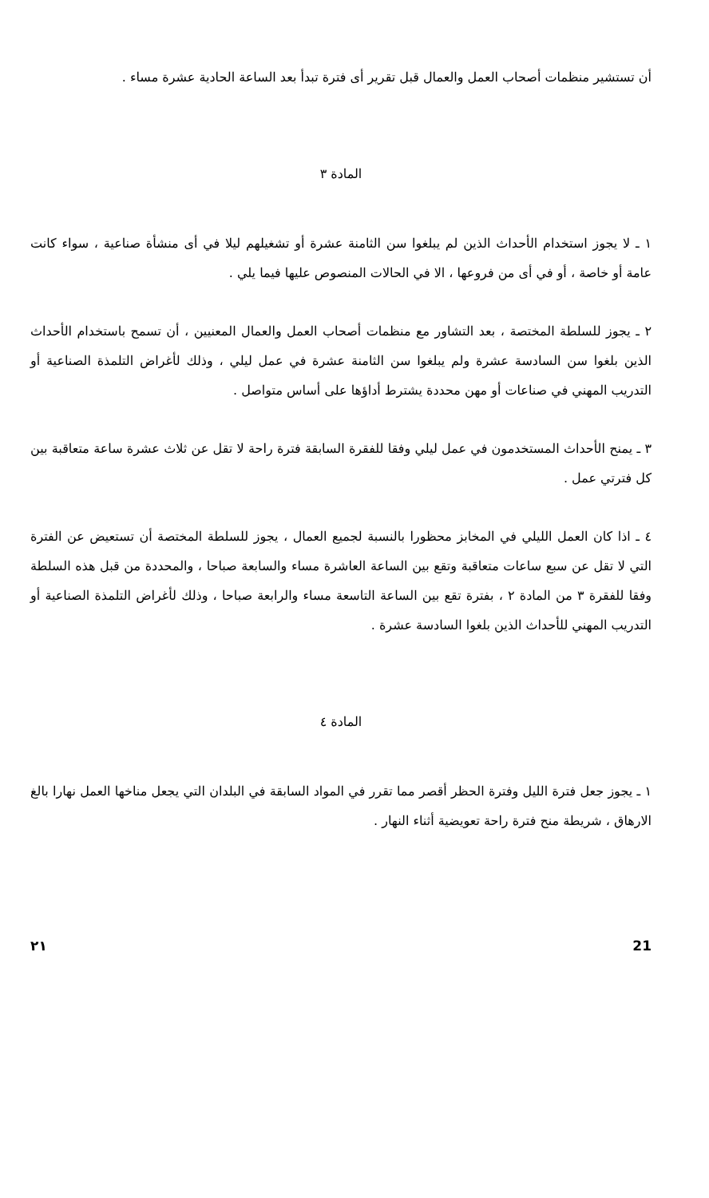أن تستشير منظمات أصحاب العمل والعمال قبل تقرير أى فترة تبدأ بعد الساعة الحادية عشرة مساء .
المادة ٣
١ ـ لا يجوز استخدام الأحداث الذين لم يبلغوا سن الثامنة عشرة أو تشغيلهم ليلا في أى منشأة صناعية ، سواء كانت عامة أو خاصة ، أو في أى من فروعها ، الا في الحالات المنصوص عليها فيما يلي .
٢ ـ يجوز للسلطة المختصة ، بعد التشاور مع منظمات أصحاب العمل والعمال المعنيين ، أن تسمح باستخدام الأحداث الذين بلغوا سن السادسة عشرة ولم يبلغوا سن الثامنة عشرة في عمل ليلي ، وذلك لأغراض التلمذة الصناعية أو التدريب المهني في صناعات أو مهن محددة يشترط أداؤها على أساس متواصل .
٣ ـ يمنح الأحداث المستخدمون في عمل ليلي وفقا للفقرة السابقة فترة راحة لا تقل عن ثلاث عشرة ساعة متعاقبة بين كل فترتي عمل .
٤ ـ اذا كان العمل الليلي في المخابز محظورا بالنسبة لجميع العمال ، يجوز للسلطة المختصة أن تستعيض عن الفترة التي لا تقل عن سبع ساعات متعاقبة وتقع بين الساعة العاشرة مساء والسابعة صباحا ، والمحددة من قبل هذه السلطة وفقا للفقرة ٣ من المادة ٢ ، بفترة تقع بين الساعة التاسعة مساء والرابعة صباحا ، وذلك لأغراض التلمذة الصناعية أو التدريب المهني للأحداث الذين بلغوا السادسة عشرة .
المادة ٤
١ ـ يجوز جعل فترة الليل وفترة الحظر أقصر مما تقرر في المواد السابقة في البلدان التي يجعل مناخها العمل نهارا بالغ الارهاق ، شريطة منح فترة راحة تعويضية أثناء النهار .
21 ٢١